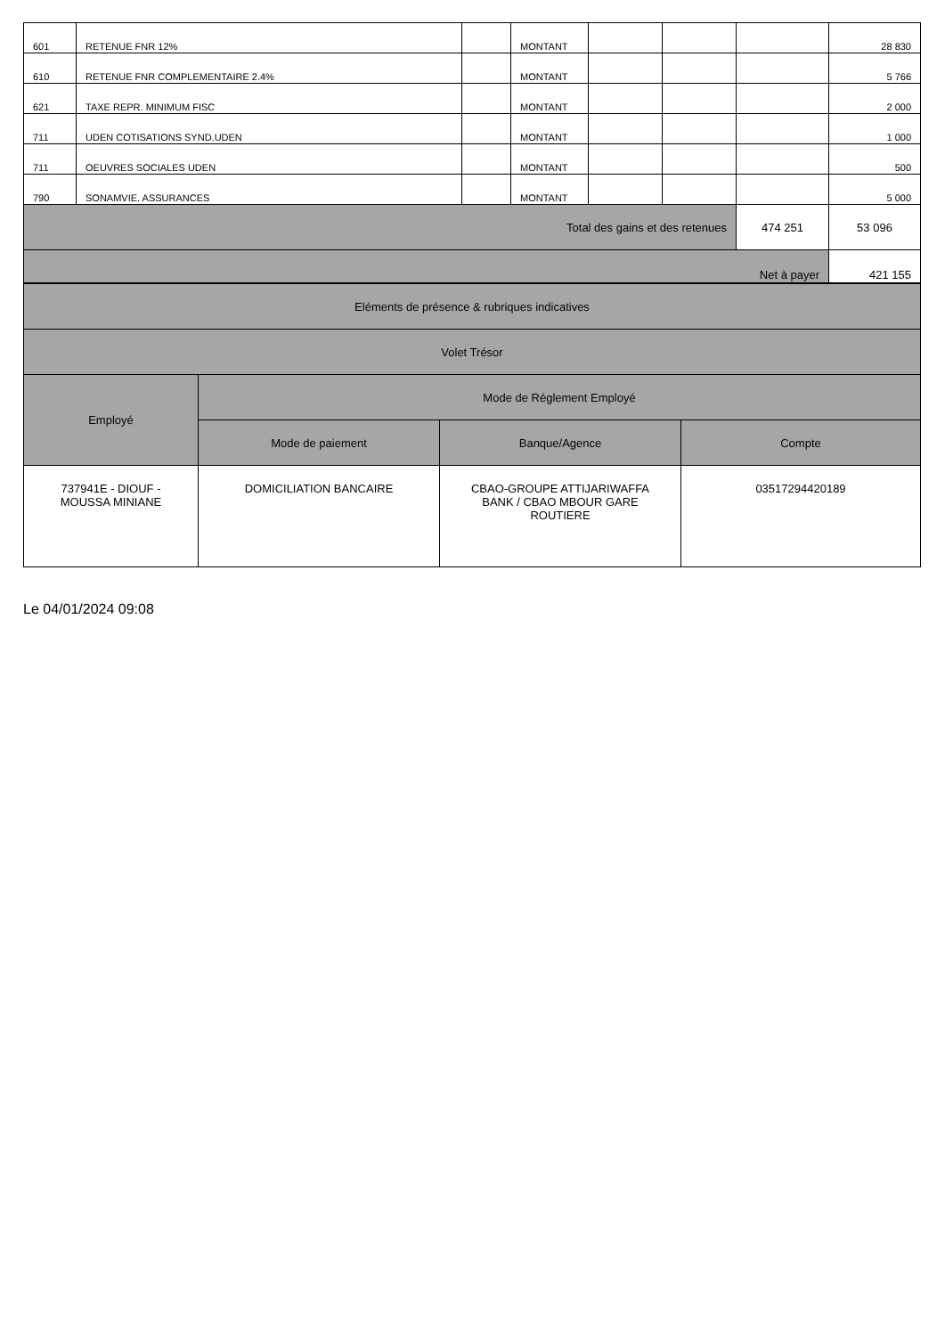| 601 | RETENUE FNR 12% | | MONTANT | | | | 28 830 |
| 610 | RETENUE FNR COMPLEMENTAIRE 2.4% | | MONTANT | | | | 5 766 |
| 621 | TAXE REPR. MINIMUM FISC | | MONTANT | | | | 2 000 |
| 711 | UDEN COTISATIONS SYND.UDEN | | MONTANT | | | | 1 000 |
| 711 | OEUVRES SOCIALES UDEN | | MONTANT | | | | 500 |
| 790 | SONAMVIE. ASSURANCES | | MONTANT | | | | 5 000 |
| Total des gains et des retenues | | | | | | 474 251 | 53 096 |
| Net à payer | | | | | | | 421 155 |
| Eléments de présence & rubriques indicatives | | | |
| Volet Trésor | | | |
| Employé | Mode de Réglement Employé | | |
| | Mode de paiement | Banque/Agence | Compte |
| 737941E - DIOUF - MOUSSA MINIANE | DOMICILIATION BANCAIRE | CBAO-GROUPE ATTIJARIWAFFA BANK / CBAO MBOUR GARE ROUTIERE | 03517294420189 |
Le 04/01/2024 09:08